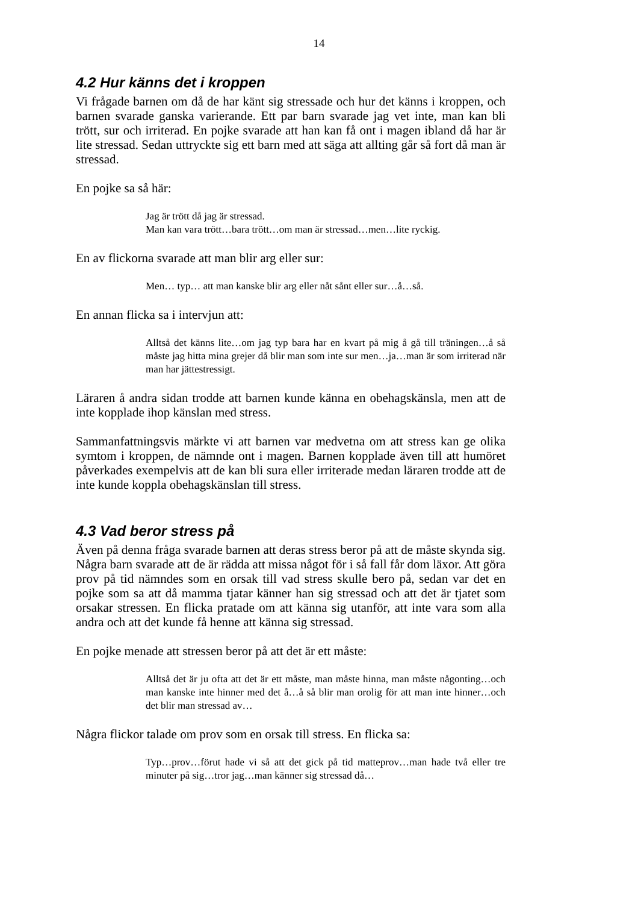14
4.2 Hur känns det i kroppen
Vi frågade barnen om då de har känt sig stressade och hur det känns i kroppen, och barnen svarade ganska varierande. Ett par barn svarade jag vet inte, man kan bli trött, sur och irriterad. En pojke svarade att han kan få ont i magen ibland då har är lite stressad. Sedan uttryckte sig ett barn med att säga att allting går så fort då man är stressad.
En pojke sa så här:
Jag är trött då jag är stressad.
Man kan vara trött…bara trött…om man är stressad…men…lite ryckig.
En av flickorna svarade att man blir arg eller sur:
Men… typ… att man kanske blir arg eller nåt sånt eller sur…å…så.
En annan flicka sa i intervjun att:
Alltså det känns lite…om jag typ bara har en kvart på mig å gå till träningen…å så måste jag hitta mina grejer då blir man som inte sur men…ja…man är som irriterad när man har jättestressigt.
Läraren å andra sidan trodde att barnen kunde känna en obehagskänsla, men att de inte kopplade ihop känslan med stress.
Sammanfattningsvis märkte vi att barnen var medvetna om att stress kan ge olika symtom i kroppen, de nämnde ont i magen. Barnen kopplade även till att humöret påverkades exempelvis att de kan bli sura eller irriterade medan läraren trodde att de inte kunde koppla obehagskänslan till stress.
4.3 Vad beror stress på
Även på denna fråga svarade barnen att deras stress beror på att de måste skynda sig. Några barn svarade att de är rädda att missa något för i så fall får dom läxor. Att göra prov på tid nämndes som en orsak till vad stress skulle bero på, sedan var det en pojke som sa att då mamma tjatar känner han sig stressad och att det är tjatet som orsakar stressen. En flicka pratade om att känna sig utanför, att inte vara som alla andra och att det kunde få henne att känna sig stressad.
En pojke menade att stressen beror på att det är ett måste:
Alltså det är ju ofta att det är ett måste, man måste hinna, man måste någonting…och man kanske inte hinner med det å…å så blir man orolig för att man inte hinner…och det blir man stressad av…
Några flickor talade om prov som en orsak till stress. En flicka sa:
Typ…prov…förut hade vi så att det gick på tid matteprov…man hade två eller tre minuter på sig…tror jag…man känner sig stressad då…